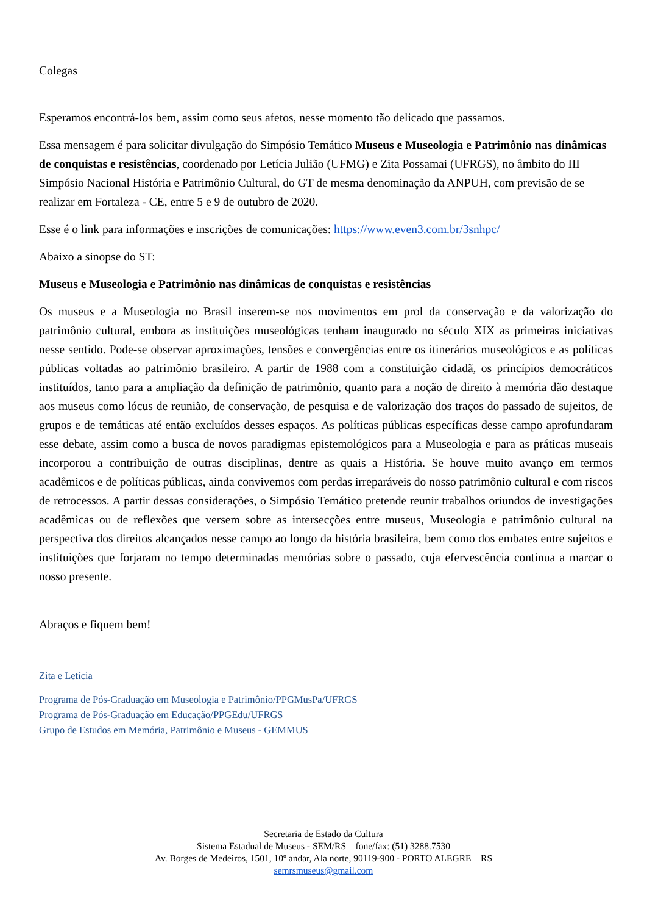Colegas
Esperamos encontrá-los bem, assim como seus afetos, nesse momento tão delicado que passamos.
Essa mensagem é para solicitar divulgação do Simpósio Temático Museus e Museologia e Patrimônio nas dinâmicas de conquistas e resistências, coordenado por Letícia Julião (UFMG) e Zita Possamai (UFRGS), no âmbito do III Simpósio Nacional História e Patrimônio Cultural, do GT de mesma denominação da ANPUH, com previsão de se realizar em Fortaleza - CE, entre 5 e 9 de outubro de 2020.
Esse é o link para informações e inscrições de comunicações: https://www.even3.com.br/3snhpc/
Abaixo a sinopse do ST:
Museus e Museologia e Patrimônio nas dinâmicas de conquistas e resistências
Os museus e a Museologia no Brasil inserem-se nos movimentos em prol da conservação e da valorização do patrimônio cultural, embora as instituições museológicas tenham inaugurado no século XIX as primeiras iniciativas nesse sentido. Pode-se observar aproximações, tensões e convergências entre os itinerários museológicos e as políticas públicas voltadas ao patrimônio brasileiro. A partir de 1988 com a constituição cidadã, os princípios democráticos instituídos, tanto para a ampliação da definição de patrimônio, quanto para a noção de direito à memória dão destaque aos museus como lócus de reunião, de conservação, de pesquisa e de valorização dos traços do passado de sujeitos, de grupos e de temáticas até então excluídos desses espaços. As políticas públicas específicas desse campo aprofundaram esse debate, assim como a busca de novos paradigmas epistemológicos para a Museologia e para as práticas museais incorporou a contribuição de outras disciplinas, dentre as quais a História. Se houve muito avanço em termos acadêmicos e de políticas públicas, ainda convivemos com perdas irreparáveis do nosso patrimônio cultural e com riscos de retrocessos. A partir dessas considerações, o Simpósio Temático pretende reunir trabalhos oriundos de investigações acadêmicas ou de reflexões que versem sobre as intersecções entre museus, Museologia e patrimônio cultural na perspectiva dos direitos alcançados nesse campo ao longo da história brasileira, bem como dos embates entre sujeitos e instituições que forjaram no tempo determinadas memórias sobre o passado, cuja efervescência continua a marcar o nosso presente.
Abraços e fiquem bem!
Zita e Letícia
Programa de Pós-Graduação em Museologia e Patrimônio/PPGMusPa/UFRGS
Programa de Pós-Graduação em Educação/PPGEdu/UFRGS
Grupo de Estudos em Memória, Patrimônio e Museus - GEMMUS
Secretaria de Estado da Cultura
Sistema Estadual de Museus - SEM/RS – fone/fax: (51) 3288.7530
Av. Borges de Medeiros, 1501, 10º andar, Ala norte, 90119-900 - PORTO ALEGRE – RS
semrsmuseus@gmail.com